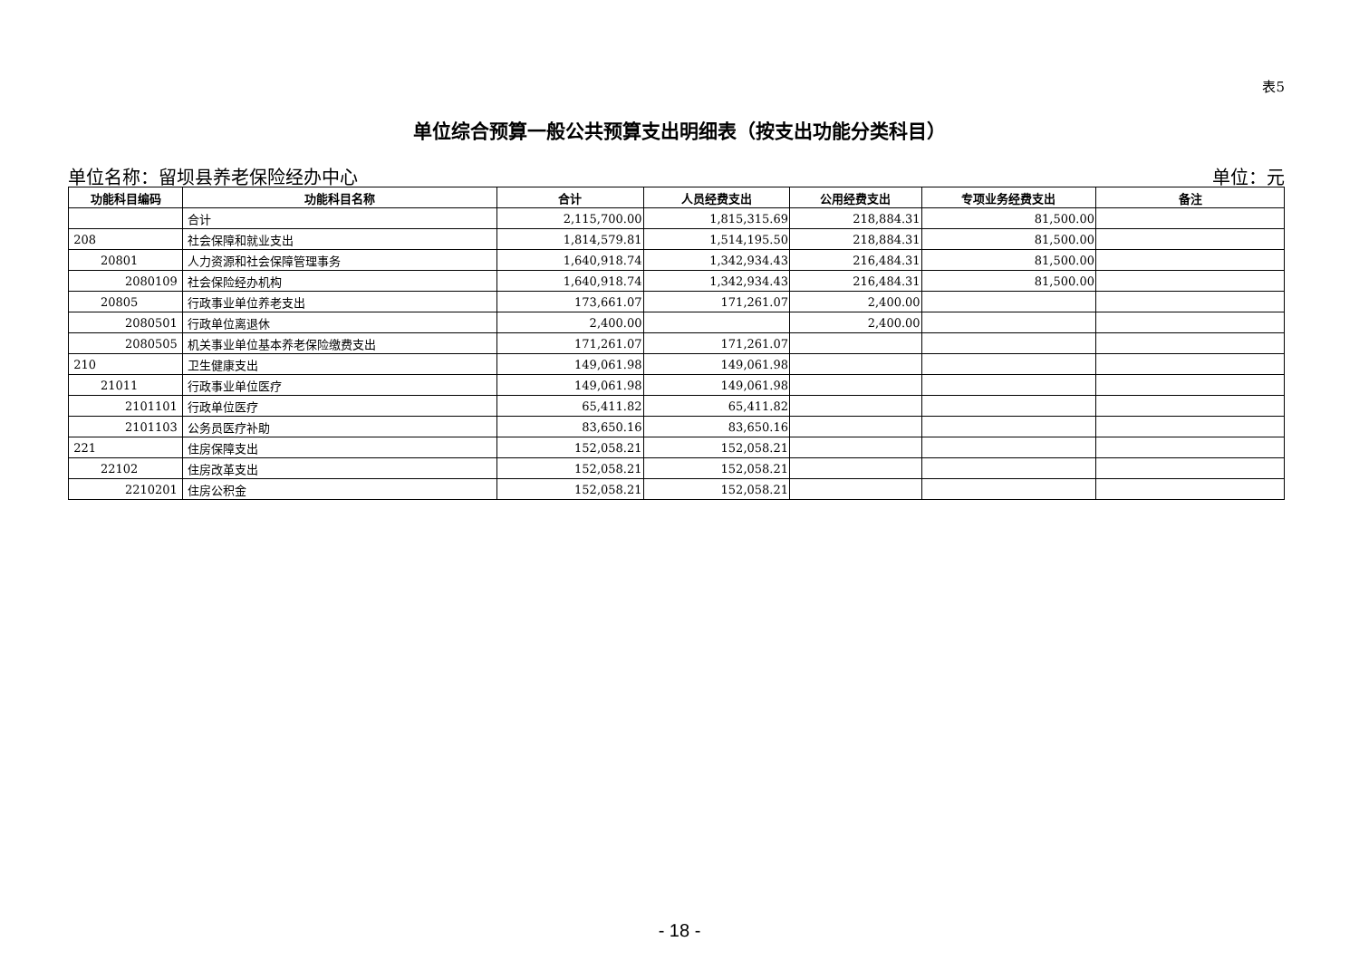表5
单位综合预算一般公共预算支出明细表（按支出功能分类科目）
单位名称：留坝县养老保险经办中心 单位：元
| 功能科目编码 | 功能科目名称 | 合计 | 人员经费支出 | 公用经费支出 | 专项业务经费支出 | 备注 |
| --- | --- | --- | --- | --- | --- | --- |
| | 合计 | 2,115,700.00 | 1,815,315.69 | 218,884.31 | 81,500.00 | |
| 208 | 社会保障和就业支出 | 1,814,579.81 | 1,514,195.50 | 218,884.31 | 81,500.00 | |
| 20801 | 人力资源和社会保障管理事务 | 1,640,918.74 | 1,342,934.43 | 216,484.31 | 81,500.00 | |
| 2080109 | 社会保险经办机构 | 1,640,918.74 | 1,342,934.43 | 216,484.31 | 81,500.00 | |
| 20805 | 行政事业单位养老支出 | 173,661.07 | 171,261.07 | 2,400.00 | | |
| 2080501 | 行政单位离退休 | 2,400.00 | | 2,400.00 | | |
| 2080505 | 机关事业单位基本养老保险缴费支出 | 171,261.07 | 171,261.07 | | | |
| 210 | 卫生健康支出 | 149,061.98 | 149,061.98 | | | |
| 21011 | 行政事业单位医疗 | 149,061.98 | 149,061.98 | | | |
| 2101101 | 行政单位医疗 | 65,411.82 | 65,411.82 | | | |
| 2101103 | 公务员医疗补助 | 83,650.16 | 83,650.16 | | | |
| 221 | 住房保障支出 | 152,058.21 | 152,058.21 | | | |
| 22102 | 住房改革支出 | 152,058.21 | 152,058.21 | | | |
| 2210201 | 住房公积金 | 152,058.21 | 152,058.21 | | | |
- 18 -